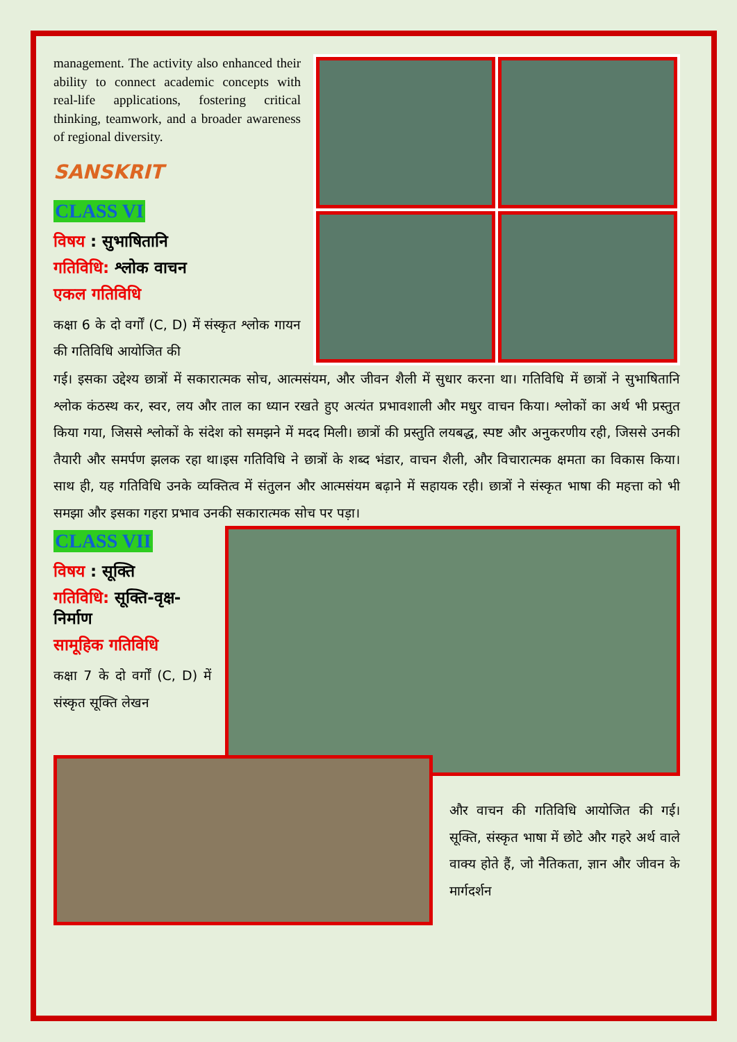management. The activity also enhanced their ability to connect academic concepts with real-life applications, fostering critical thinking, teamwork, and a broader awareness of regional diversity.
SANSKRIT
CLASS VI
विषय : सुभाषितानि
गतिविधि: श्लोक वाचन
एकल गतिविधि
कक्षा 6 के दो वर्गों (C, D) में संस्कृत श्लोक गायन की गतिविधि आयोजित की
गई। इसका उद्देश्य छात्रों में सकारात्मक सोच, आत्मसंयम, और जीवन शैली में सुधार करना था। गतिविधि में छात्रों ने सुभाषितानि श्लोक कंठस्थ कर, स्वर, लय और ताल का ध्यान रखते हुए अत्यंत प्रभावशाली और मधुर वाचन किया। श्लोकों का अर्थ भी प्रस्तुत किया गया, जिससे श्लोकों के संदेश को समझने में मदद मिली। छात्रों की प्रस्तुति लयबद्ध, स्पष्ट और अनुकरणीय रही, जिससे उनकी तैयारी और समर्पण झलक रहा था।इस गतिविधि ने छात्रों के शब्द भंडार, वाचन शैली, और विचारात्मक क्षमता का विकास किया। साथ ही, यह गतिविधि उनके व्यक्तित्व में संतुलन और आत्मसंयम बढ़ाने में सहायक रही। छात्रों ने संस्कृत भाषा की महत्ता को भी समझा और इसका गहरा प्रभाव उनकी सकारात्मक सोच पर पड़ा।
CLASS VII
विषय : सूक्ति
गतिविधि: सूक्ति-वृक्ष-निर्माण
सामूहिक गतिविधि
कक्षा 7 के दो वर्गों (C, D) में संस्कृत सूक्ति लेखन
और वाचन की गतिविधि आयोजित की गई। सूक्ति, संस्कृत भाषा में छोटे और गहरे अर्थ वाले वाक्य होते हैं, जो नैतिकता, ज्ञान और जीवन के मार्गदर्शन